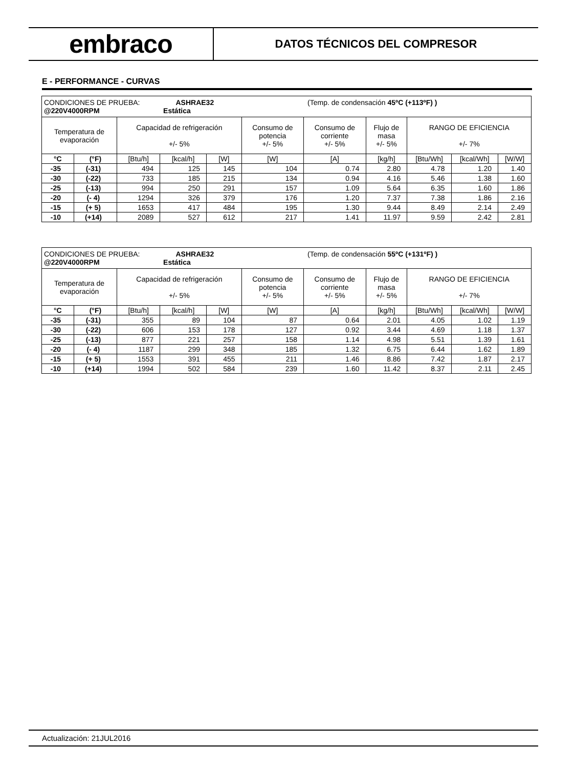embraco
DATOS TÉCNICOS DEL COMPRESOR
E - PERFORMANCE - CURVAS
| CONDICIONES DE PRUEBA: ASHRAE32 (Temp. de condensación 45ºC (+113ºF) ) @220V4000RPM Estática | | | | | | | | | | |
| Temperatura de evaporación | | Capacidad de refrigeración +/- 5% | | | Consumo de potencia +/- 5% | Consumo de corriente +/- 5% | Flujo de masa +/- 5% | RANGO DE EFICIENCIA +/- 7% | | |
| °C | (°F) | [Btu/h] | [kcal/h] | [W] | [W] | [A] | [kg/h] | [Btu/Wh] | [kcal/Wh] | [W/W] |
| -35 | (-31) | 494 | 125 | 145 | 104 | 0.74 | 2.80 | 4.78 | 1.20 | 1.40 |
| -30 | (-22) | 733 | 185 | 215 | 134 | 0.94 | 4.16 | 5.46 | 1.38 | 1.60 |
| -25 | (-13) | 994 | 250 | 291 | 157 | 1.09 | 5.64 | 6.35 | 1.60 | 1.86 |
| -20 | (- 4) | 1294 | 326 | 379 | 176 | 1.20 | 7.37 | 7.38 | 1.86 | 2.16 |
| -15 | (+ 5) | 1653 | 417 | 484 | 195 | 1.30 | 9.44 | 8.49 | 2.14 | 2.49 |
| -10 | (+14) | 2089 | 527 | 612 | 217 | 1.41 | 11.97 | 9.59 | 2.42 | 2.81 |
| CONDICIONES DE PRUEBA: ASHRAE32 (Temp. de condensación 55ºC (+131ºF) ) @220V4000RPM Estática | | | | | | | | | | |
| Temperatura de evaporación | | Capacidad de refrigeración +/- 5% | | | Consumo de potencia +/- 5% | Consumo de corriente +/- 5% | Flujo de masa +/- 5% | RANGO DE EFICIENCIA +/- 7% | | |
| °C | (°F) | [Btu/h] | [kcal/h] | [W] | [W] | [A] | [kg/h] | [Btu/Wh] | [kcal/Wh] | [W/W] |
| -35 | (-31) | 355 | 89 | 104 | 87 | 0.64 | 2.01 | 4.05 | 1.02 | 1.19 |
| -30 | (-22) | 606 | 153 | 178 | 127 | 0.92 | 3.44 | 4.69 | 1.18 | 1.37 |
| -25 | (-13) | 877 | 221 | 257 | 158 | 1.14 | 4.98 | 5.51 | 1.39 | 1.61 |
| -20 | (- 4) | 1187 | 299 | 348 | 185 | 1.32 | 6.75 | 6.44 | 1.62 | 1.89 |
| -15 | (+ 5) | 1553 | 391 | 455 | 211 | 1.46 | 8.86 | 7.42 | 1.87 | 2.17 |
| -10 | (+14) | 1994 | 502 | 584 | 239 | 1.60 | 11.42 | 8.37 | 2.11 | 2.45 |
Actualización: 21JUL2016